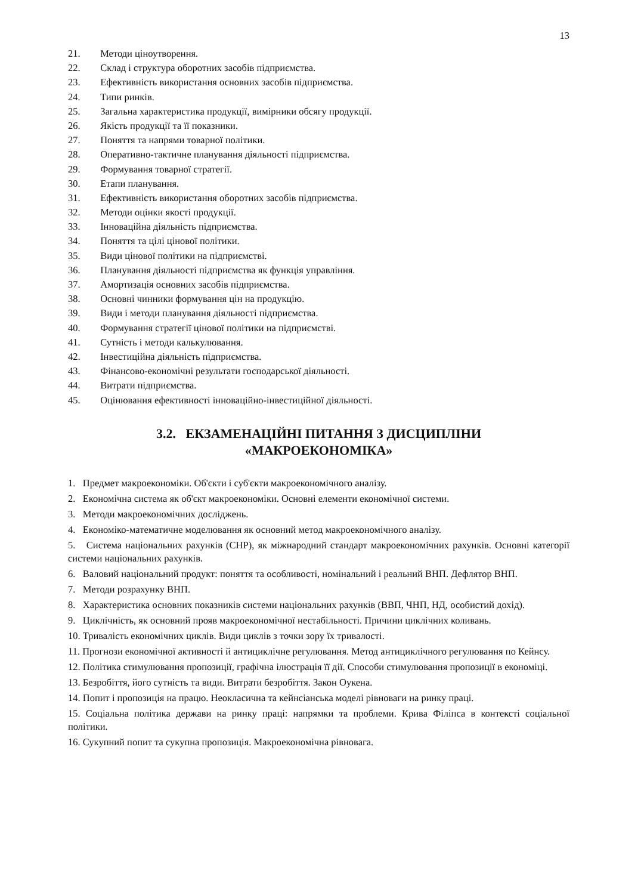13
21. Методи ціноутворення.
22. Склад і структура оборотних засобів підприємства.
23. Ефективність використання основних засобів підприємства.
24. Типи ринків.
25. Загальна характеристика продукції, вимірники обсягу продукції.
26. Якість продукції та її показники.
27. Поняття та напрями товарної політики.
28. Оперативно-тактичне планування діяльності підприємства.
29. Формування товарної стратегії.
30. Етапи планування.
31. Ефективність використання оборотних засобів підприємства.
32. Методи оцінки якості продукції.
33. Інноваційна діяльність підприємства.
34. Поняття та цілі цінової політики.
35. Види цінової політики на підприємстві.
36. Планування діяльності підприємства як функція управління.
37. Амортизація основних засобів підприємства.
38. Основні чинники формування цін на продукцію.
39. Види і методи планування діяльності підприємства.
40. Формування стратегії цінової політики на підприємстві.
41. Сутність і методи калькулювання.
42. Інвестиційна діяльність підприємства.
43. Фінансово-економічні результати господарської діяльності.
44. Витрати підприємства.
45. Оцінювання ефективності інноваційно-інвестиційної діяльності.
3.2. ЕКЗАМЕНАЦІЙНІ ПИТАННЯ З ДИСЦИПЛІНИ
«МАКРОЕКОНОМІКА»
1. Предмет макроекономіки. Об'єкти і суб'єкти макроекономічного аналізу.
2. Економічна система як об'єкт макроекономіки. Основні елементи економічної системи.
3. Методи макроекономічних досліджень.
4. Економіко-математичне моделювання як основний метод макроекономічного аналізу.
5. Система національних рахунків (СНР), як міжнародний стандарт макроекономічних рахунків. Основні категорії системи національних рахунків.
6. Валовий національний продукт: поняття та особливості, номінальний і реальний ВНП. Дефлятор ВНП.
7. Методи розрахунку ВНП.
8. Характеристика основних показників системи національних рахунків (ВВП, ЧНП, НД, особистий дохід).
9. Циклічність, як основний прояв макроекономічної нестабільності. Причини циклічних коливань.
10. Тривалість економічних циклів. Види циклів з точки зору їх тривалості.
11. Прогнози економічної активності й антициклічне регулювання. Метод антициклічного регулювання по Кейнсу.
12. Політика стимулювання пропозиції, графічна ілюстрація її дії. Способи стимулювання пропозиції в економіці.
13. Безробіття, його сутність та види. Витрати безробіття. Закон Оукена.
14. Попит і пропозиція на працю. Неокласична та кейнсіанська моделі рівноваги на ринку праці.
15. Соціальна політика держави на ринку праці: напрямки та проблеми. Крива Філіпса в контексті соціальної політики.
16. Сукупний попит та сукупна пропозиція. Макроекономічна рівновага.